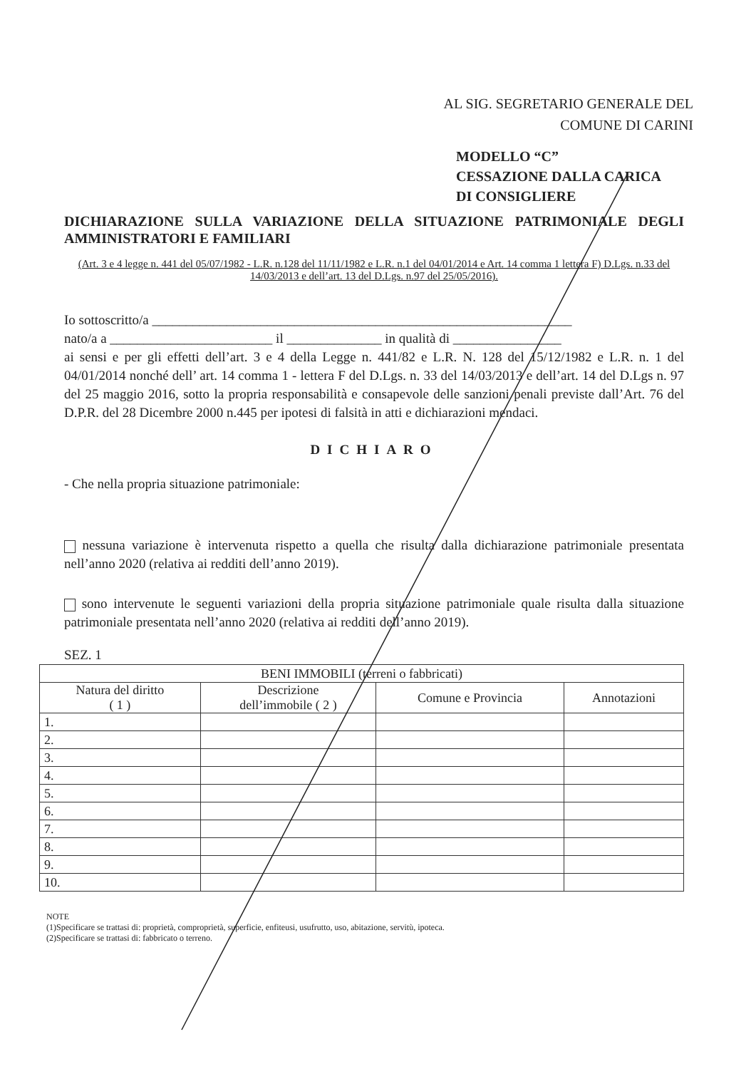AL SIG. SEGRETARIO GENERALE DEL
COMUNE DI CARINI
MODELLO “C”
CESSAZIONE DALLA CARICA
DI CONSIGLIERE
DICHIARAZIONE SULLA VARIAZIONE DELLA SITUAZIONE PATRIMONIALE DEGLI AMMINISTRATORI E FAMILIARI
(Art. 3 e 4 legge n. 441 del 05/07/1982 - L.R. n.128 del 11/11/1982 e L.R. n.1 del 04/01/2014 e Art. 14 comma 1 lettera F) D.Lgs. n.33 del 14/03/2013 e dell’art. 13 del D.Lgs. n.97 del 25/05/2016).
Io sottoscritto/a ______________________________________________________________
nato/a a ________________________ il ______________ in qualità di ________________
ai sensi e per gli effetti dell’art. 3 e 4 della Legge n. 441/82 e L.R. N. 128 del 15/12/1982 e L.R. n. 1 del 04/01/2014 nonché dell’ art. 14 comma 1 - lettera F del D.Lgs. n. 33 del 14/03/2013 e dell’art. 14 del D.Lgs n. 97 del 25 maggio 2016, sotto la propria responsabilità e consapevole delle sanzioni penali previste dall’Art. 76 del D.P.R. del 28 Dicembre 2000 n.445 per ipotesi di falsità in atti e dichiarazioni mendaci.
DICHIARO
- Che nella propria situazione patrimoniale:
nessuna variazione è intervenuta rispetto a quella che risulta dalla dichiarazione patrimoniale presentata nell’anno 2020 (relativa ai redditi dell’anno 2019).
sono intervenute le seguenti variazioni della propria situazione patrimoniale quale risulta dalla situazione patrimoniale presentata nell’anno 2020 (relativa ai redditi dell’anno 2019).
SEZ. 1
| BENI IMMOBILI (terreni o fabbricati) | | | |
| --- | --- | --- | --- |
| Natura del diritto ( 1 ) | Descrizione dell’immobile ( 2 ) | Comune e Provincia | Annotazioni |
| 1. | | | |
| 2. | | | |
| 3. | | | |
| 4. | | | |
| 5. | | | |
| 6. | | | |
| 7. | | | |
| 8. | | | |
| 9. | | | |
| 10. | | | |
NOTE
(1)Specificare se trattasi di: proprietà, comproprietà, superficie, enfiteusi, usufrutto, uso, abitazione, servitù, ipoteca.
(2)Specificare se trattasi di: fabbricato o terreno.